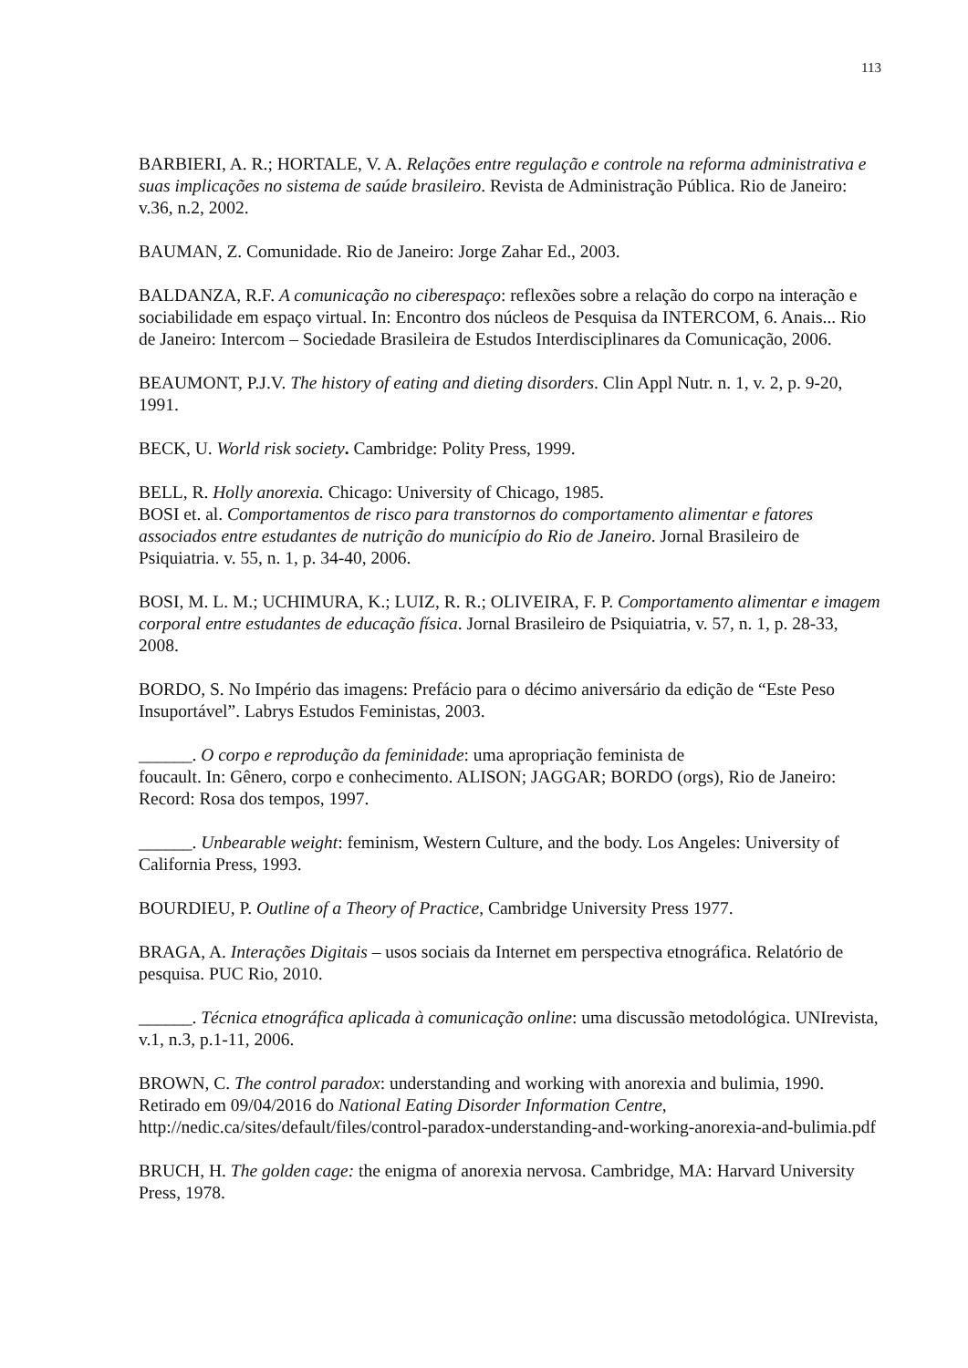113
BARBIERI, A. R.; HORTALE, V. A. Relações entre regulação e controle na reforma administrativa e suas implicações no sistema de saúde brasileiro. Revista de Administração Pública. Rio de Janeiro: v.36, n.2, 2002.
BAUMAN, Z. Comunidade. Rio de Janeiro: Jorge Zahar Ed., 2003.
BALDANZA, R.F. A comunicação no ciberespaço: reflexões sobre a relação do corpo na interação e sociabilidade em espaço virtual. In: Encontro dos núcleos de Pesquisa da INTERCOM, 6. Anais... Rio de Janeiro: Intercom – Sociedade Brasileira de Estudos Interdisciplinares da Comunicação, 2006.
BEAUMONT, P.J.V. The history of eating and dieting disorders. Clin Appl Nutr. n. 1, v. 2, p. 9-20, 1991.
BECK, U. World risk society. Cambridge: Polity Press, 1999.
BELL, R. Holly anorexia. Chicago: University of Chicago, 1985.
BOSI et. al. Comportamentos de risco para transtornos do comportamento alimentar e fatores associados entre estudantes de nutrição do município do Rio de Janeiro. Jornal Brasileiro de Psiquiatria. v. 55, n. 1, p. 34-40, 2006.
BOSI, M. L. M.; UCHIMURA, K.; LUIZ, R. R.; OLIVEIRA, F. P. Comportamento alimentar e imagem corporal entre estudantes de educação física. Jornal Brasileiro de Psiquiatria, v. 57, n. 1, p. 28-33, 2008.
BORDO, S. No Império das imagens: Prefácio para o décimo aniversário da edição de “Este Peso Insuportável”. Labrys Estudos Feministas, 2003.
______. O corpo e reprodução da feminidade: uma apropriação feminista de
foucault. In: Gênero, corpo e conhecimento. ALISON; JAGGAR; BORDO (orgs), Rio de Janeiro: Record: Rosa dos tempos, 1997.
______. Unbearable weight: feminism, Western Culture, and the body. Los Angeles: University of California Press, 1993.
BOURDIEU, P. Outline of a Theory of Practice, Cambridge University Press 1977.
BRAGA, A. Interações Digitais – usos sociais da Internet em perspectiva etnográfica. Relatório de pesquisa. PUC Rio, 2010.
______. Técnica etnográfica aplicada à comunicação online: uma discussão metodológica. UNIrevista, v.1, n.3, p.1-11, 2006.
BROWN, C. The control paradox: understanding and working with anorexia and bulimia, 1990. Retirado em 09/04/2016 do National Eating Disorder Information Centre, http://nedic.ca/sites/default/files/control-paradox-understanding-and-working-anorexia-and-bulimia.pdf
BRUCH, H. The golden cage: the enigma of anorexia nervosa. Cambridge, MA: Harvard University Press, 1978.